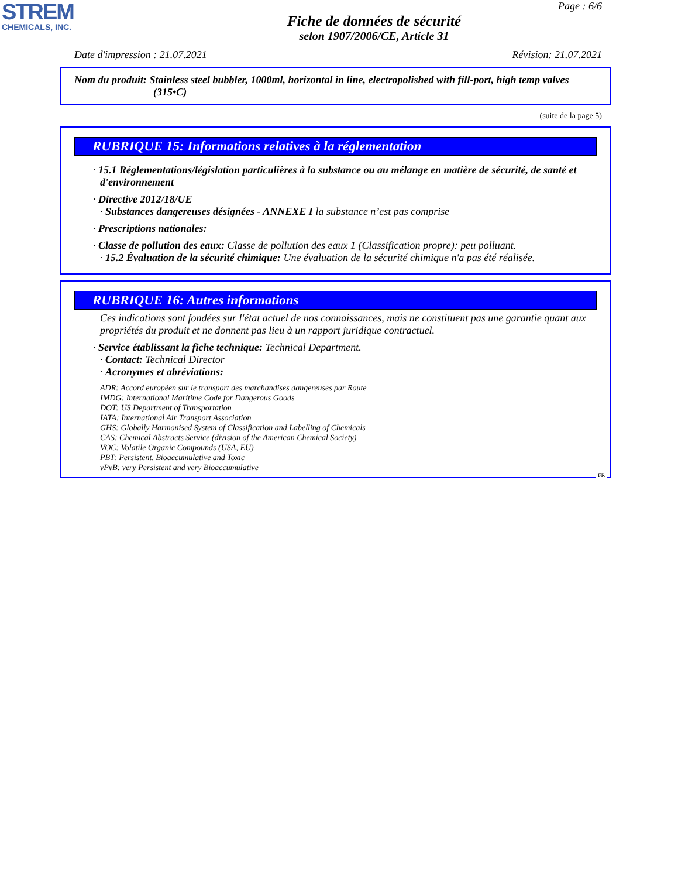STREM
CHEMICALS, INC.
Page : 6/6
Fiche de données de sécurité
selon 1907/2006/CE, Article 31
Date d'impression : 21.07.2021 Révision: 21.07.2021
Nom du produit: Stainless steel bubbler, 1000ml, horizontal in line, electropolished with fill-port, high temp valves
(315•C)
(suite de la page 5)
RUBRIQUE 15: Informations relatives à la réglementation
· 15.1 Réglementations/législation particulières à la substance ou au mélange en matière de sécurité, de santé et d'environnement
· Directive 2012/18/UE
· Substances dangereuses désignées - ANNEXE I la substance n’est pas comprise
· Prescriptions nationales:
· Classe de pollution des eaux: Classe de pollution des eaux 1 (Classification propre): peu polluant.
· 15.2 Évaluation de la sécurité chimique: Une évaluation de la sécurité chimique n'a pas été réalisée.
RUBRIQUE 16: Autres informations
Ces indications sont fondées sur l'état actuel de nos connaissances, mais ne constituent pas une garantie quant aux propriétés du produit et ne donnent pas lieu à un rapport juridique contractuel.
· Service établissant la fiche technique: Technical Department.
· Contact: Technical Director
· Acronymes et abréviations:
ADR: Accord européen sur le transport des marchandises dangereuses par Route
IMDG: International Maritime Code for Dangerous Goods
DOT: US Department of Transportation
IATA: International Air Transport Association
GHS: Globally Harmonised System of Classification and Labelling of Chemicals
CAS: Chemical Abstracts Service (division of the American Chemical Society)
VOC: Volatile Organic Compounds (USA, EU)
PBT: Persistent, Bioaccumulative and Toxic
vPvB: very Persistent and very Bioaccumulative
FR